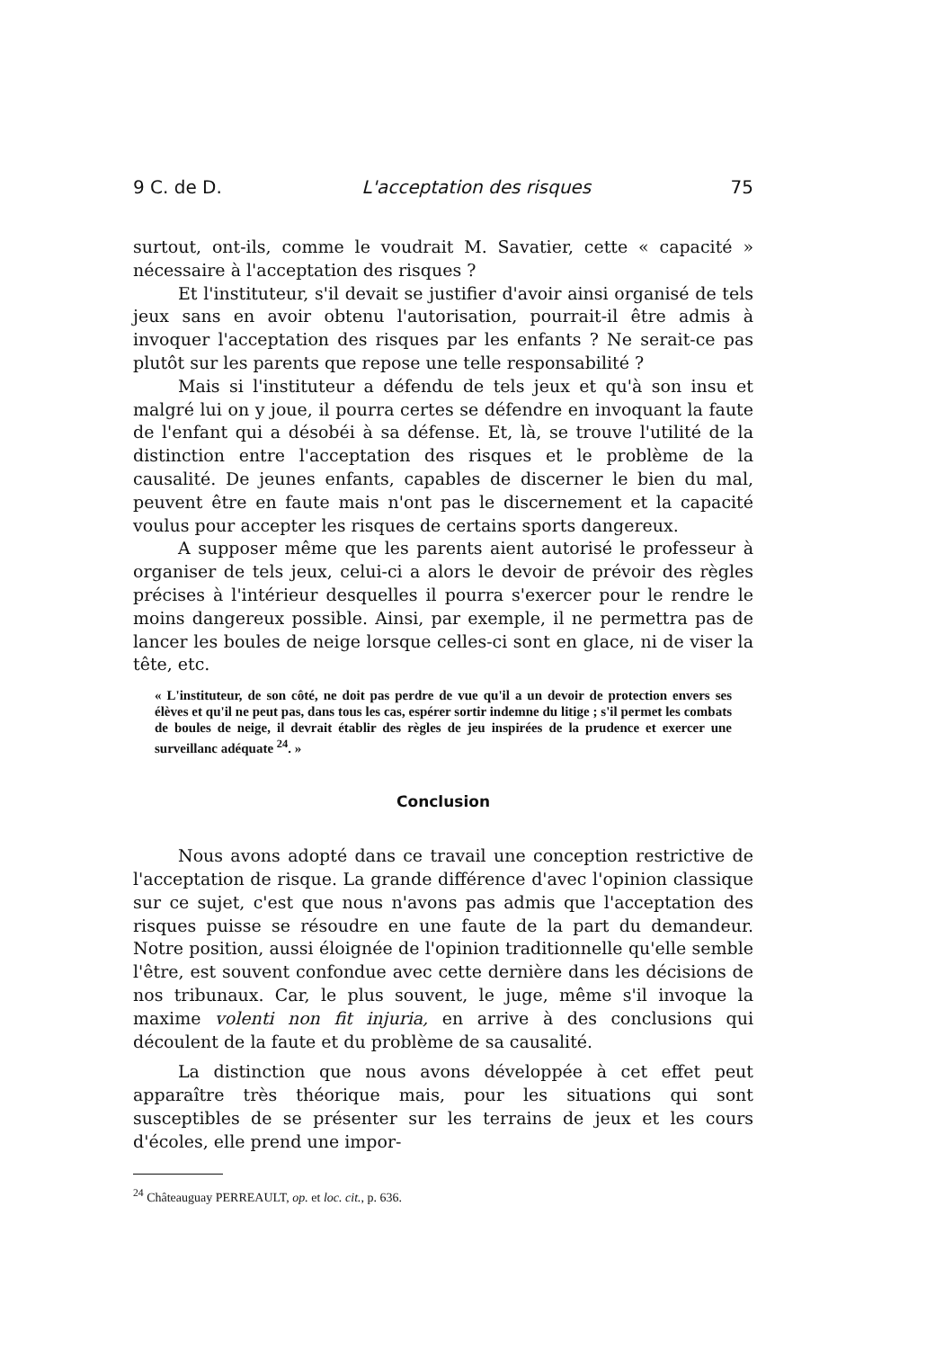9 C. de D. L'acceptation des risques 75
surtout, ont-ils, comme le voudrait M. Savatier, cette « capacité » néces­saire à l'acceptation des risques ?
Et l'instituteur, s'il devait se justifier d'avoir ainsi organisé de tels jeux sans en avoir obtenu l'autorisation, pourrait-il être admis à invoquer l'acceptation des risques par les enfants ? Ne serait-ce pas plutôt sur les parents que repose une telle responsabilité ?
Mais si l'instituteur a défendu de tels jeux et qu'à son insu et malgré lui on y joue, il pourra certes se défendre en invoquant la faute de l'enfant qui a désobéi à sa défense. Et, là, se trouve l'utilité de la distinction entre l'acceptation des risques et le problème de la causalité. De jeunes enfants, capables de discerner le bien du mal, peuvent être en faute mais n'ont pas le discernement et la capacité voulus pour accepter les risques de certains sports dangereux.
A supposer même que les parents aient autorisé le professeur à organiser de tels jeux, celui-ci a alors le devoir de prévoir des règles précises à l'intérieur desquelles il pourra s'exercer pour le rendre le moins dangereux possible. Ainsi, par exemple, il ne permettra pas de lancer les boules de neige lorsque celles-ci sont en glace, ni de viser la tête, etc.
« L'instituteur, de son côté, ne doit pas perdre de vue qu'il a un devoir de protection envers ses élèves et qu'il ne peut pas, dans tous les cas, espérer sortir indemne du litige ; s'il permet les combats de boules de neige, il devrait établir des règles de jeu inspirées de la prudence et exercer une surveillanc adéquate <sup>24</sup>. »
Conclusion
Nous avons adopté dans ce travail une conception restrictive de l'acceptation de risque. La grande différence d'avec l'opinion classique sur ce sujet, c'est que nous n'avons pas admis que l'acceptation des risques puisse se résoudre en une faute de la part du demandeur. Notre position, aussi éloignée de l'opinion traditionnelle qu'elle semble l'être, est souvent confondue avec cette dernière dans les décisions de nos tribunaux. Car, le plus souvent, le juge, même s'il invoque la maxime volenti non fit injuria, en arrive à des conclusions qui découlent de la faute et du pro­blème de sa causalité.
La distinction que nous avons développée à cet effet peut apparaître très théorique mais, pour les situations qui sont susceptibles de se pré­senter sur les terrains de jeux et les cours d'écoles, elle prend une impor-
<sup>24</sup> Châteauguay PERREAULT, op. et loc. cit., p. 636.